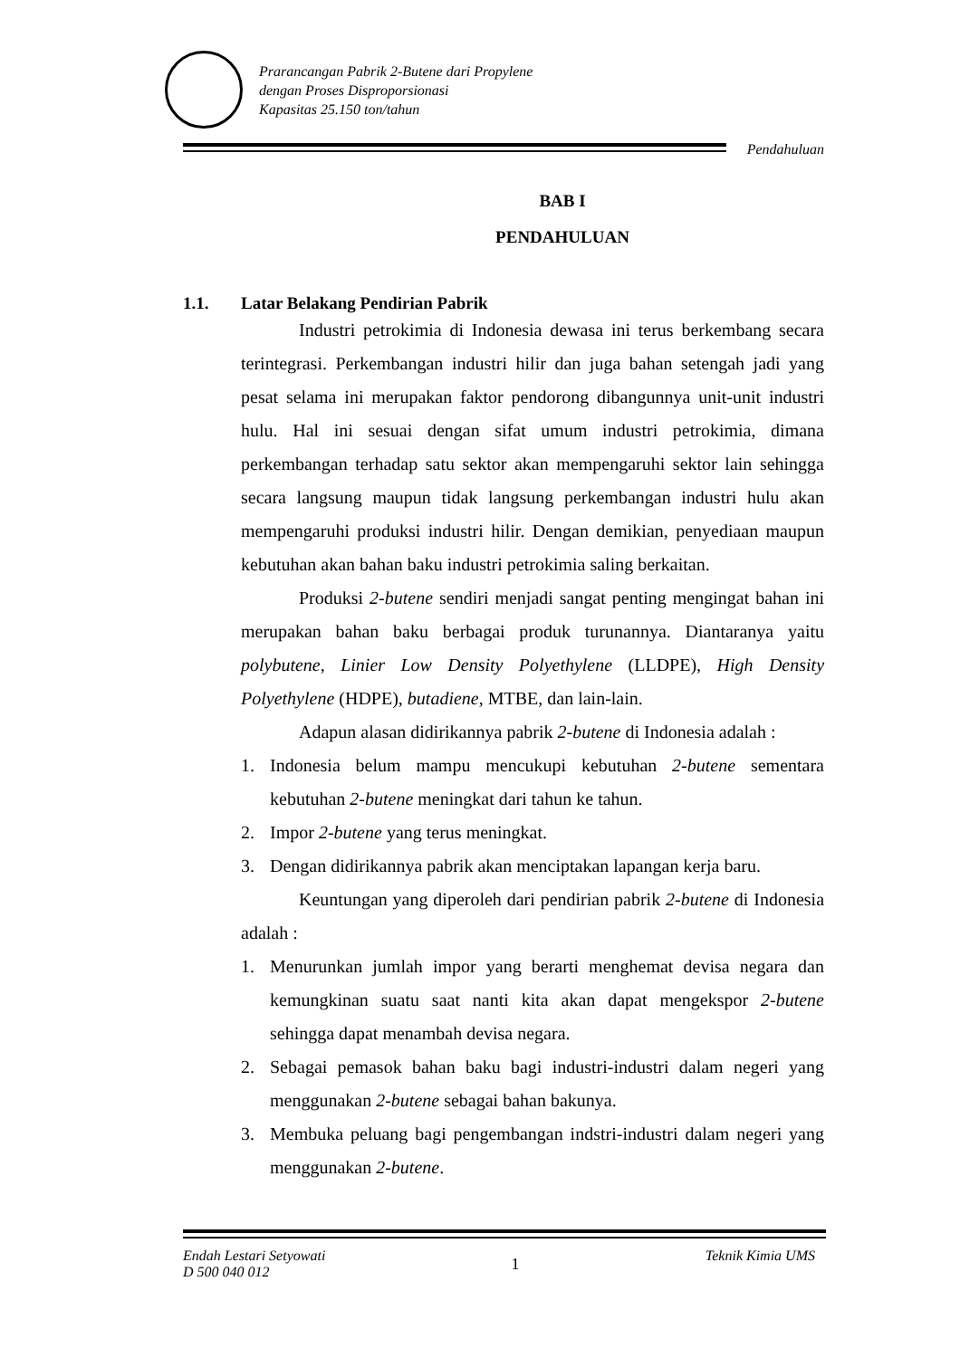Prarancangan Pabrik 2-Butene dari Propylene
dengan Proses Disproporsionasi
Kapasitas 25.150 ton/tahun
Pendahuluan
BAB I
PENDAHULUAN
1.1. Latar Belakang Pendirian Pabrik
Industri petrokimia di Indonesia dewasa ini terus berkembang secara terintegrasi. Perkembangan industri hilir dan juga bahan setengah jadi yang pesat selama ini merupakan faktor pendorong dibangunnya unit-unit industri hulu. Hal ini sesuai dengan sifat umum industri petrokimia, dimana perkembangan terhadap satu sektor akan mempengaruhi sektor lain sehingga secara langsung maupun tidak langsung perkembangan industri hulu akan mempengaruhi produksi industri hilir. Dengan demikian, penyediaan maupun kebutuhan akan bahan baku industri petrokimia saling berkaitan.
Produksi 2-butene sendiri menjadi sangat penting mengingat bahan ini merupakan bahan baku berbagai produk turunannya. Diantaranya yaitu polybutene, Linier Low Density Polyethylene (LLDPE), High Density Polyethylene (HDPE), butadiene, MTBE, dan lain-lain.
Adapun alasan didirikannya pabrik 2-butene di Indonesia adalah :
1. Indonesia belum mampu mencukupi kebutuhan 2-butene sementara kebutuhan 2-butene meningkat dari tahun ke tahun.
2. Impor 2-butene yang terus meningkat.
3. Dengan didirikannya pabrik akan menciptakan lapangan kerja baru.
Keuntungan yang diperoleh dari pendirian pabrik 2-butene di Indonesia adalah :
1. Menurunkan jumlah impor yang berarti menghemat devisa negara dan kemungkinan suatu saat nanti kita akan dapat mengekspor 2-butene sehingga dapat menambah devisa negara.
2. Sebagai pemasok bahan baku bagi industri-industri dalam negeri yang menggunakan 2-butene sebagai bahan bakunya.
3. Membuka peluang bagi pengembangan indstri-industri dalam negeri yang menggunakan 2-butene.
Endah Lestari Setyowati
D 500 040 012
1
Teknik Kimia UMS